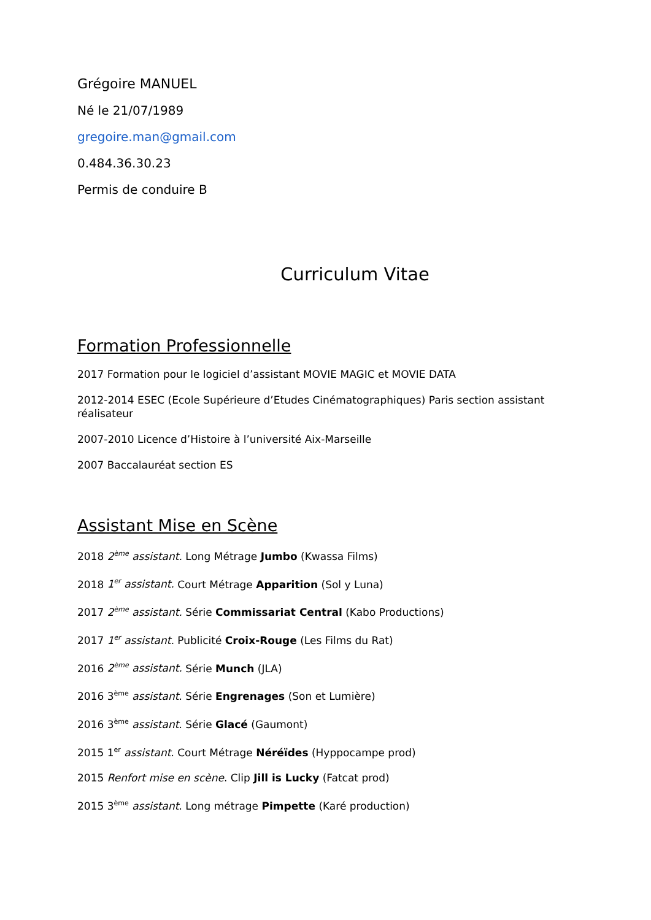Grégoire MANUEL
Né le 21/07/1989
gregoire.man@gmail.com
0.484.36.30.23
Permis de conduire B
Curriculum Vitae
Formation Professionnelle
2017 Formation pour le logiciel d’assistant MOVIE MAGIC et MOVIE DATA
2012-2014 ESEC (Ecole Supérieure d’Etudes Cinématographiques) Paris section assistant réalisateur
2007-2010 Licence d’Histoire à l’université Aix-Marseille
2007 Baccalauréat section ES
Assistant Mise en Scène
2018 2<sup>ème</sup> assistant. Long Métrage Jumbo (Kwassa Films)
2018 1<sup>er</sup> assistant. Court Métrage Apparition (Sol y Luna)
2017 2<sup>ème</sup> assistant. Série Commissariat Central (Kabo Productions)
2017 1<sup>er</sup> assistant. Publicité Croix-Rouge (Les Films du Rat)
2016 2<sup>ème</sup> assistant. Série Munch (JLA)
2016 3<sup>ème</sup> assistant. Série Engrenages (Son et Lumière)
2016 3<sup>ème</sup> assistant. Série Glacé (Gaumont)
2015 1<sup>er</sup> assistant. Court Métrage Néréïdes (Hyppocampe prod)
2015 Renfort mise en scène. Clip Jill is Lucky (Fatcat prod)
2015 3<sup>ème</sup> assistant. Long métrage Pimpette (Karé production)